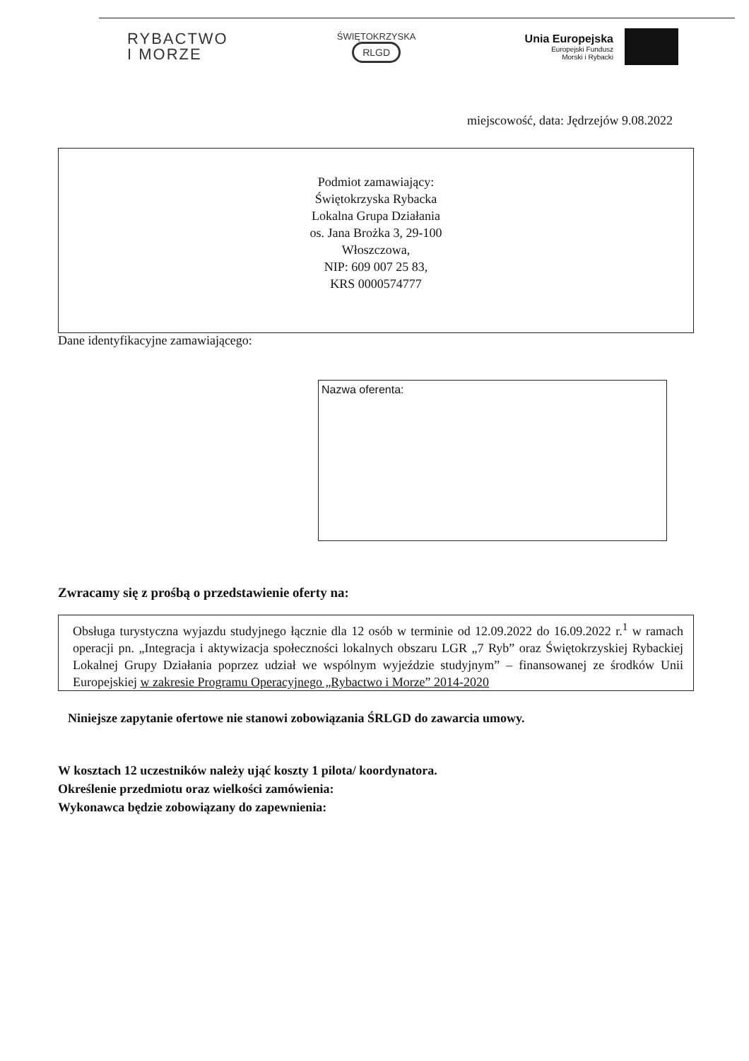RYBACTWO
I MORZE
ŚWIĘTOKRZYSKA
RLGD
Unia Europejska
Europejski Fundusz
Morski i Rybacki
miejscowość, data: Jędrzejów 9.08.2022
Podmiot zamawiający:
Świętokrzyska Rybacka
Lokalna Grupa Działania
os. Jana Brożka 3, 29-100
Włoszczowa,
NIP: 609 007 25 83,
KRS 0000574777
Dane identyfikacyjne zamawiającego:
Nazwa oferenta:
Zwracamy się z prośbą o przedstawienie oferty na:
Obsługa turystyczna wyjazdu studyjnego łącznie dla 12 osób w terminie od 12.09.2022 do 16.09.2022 r.<sup>1</sup> w ramach operacji pn. „Integracja i aktywizacja społeczności lokalnych obszaru LGR „7 Ryb” oraz Świętokrzyskiej Rybackiej Lokalnej Grupy Działania poprzez udział we wspólnym wyjeździe studyjnym” – finansowanej ze środków Unii Europejskiej w zakresie Programu Operacyjnego „Rybactwo i Morze” 2014-2020
Niniejsze zapytanie ofertowe nie stanowi zobowiązania ŚRLGD do zawarcia umowy.
W kosztach 12 uczestników należy ująć koszty 1 pilota/ koordynatora.
Określenie przedmiotu oraz wielkości zamówienia:
Wykonawca będzie zobowiązany do zapewnienia: